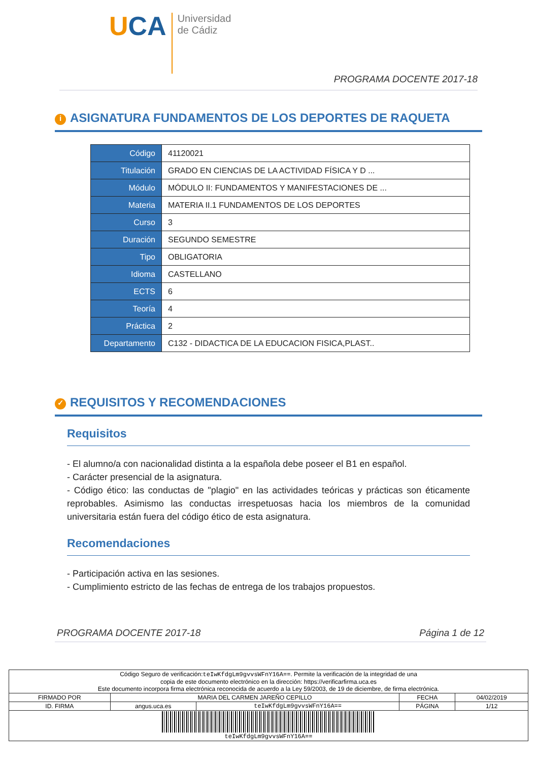UCA
Universidad
de Cádiz
PROGRAMA DOCENTE 2017-18
i ASIGNATURA FUNDAMENTOS DE LOS DEPORTES DE RAQUETA
| Código | 41120021 |
| Titulación | GRADO EN CIENCIAS DE LA ACTIVIDAD FÍSICA Y D ... |
| Módulo | MÓDULO II: FUNDAMENTOS Y MANIFESTACIONES DE ... |
| Materia | MATERIA II.1 FUNDAMENTOS DE LOS DEPORTES |
| Curso | 3 |
| Duración | SEGUNDO SEMESTRE |
| Tipo | OBLIGATORIA |
| Idioma | CASTELLANO |
| ECTS | 6 |
| Teoría | 4 |
| Práctica | 2 |
| Departamento | C132 - DIDACTICA DE LA EDUCACION FISICA,PLAST.. |
✓ REQUISITOS Y RECOMENDACIONES
Requisitos
- El alumno/a con nacionalidad distinta a la española debe poseer el B1 en español.
- Carácter presencial de la asignatura.
- Código ético: las conductas de "plagio" en las actividades teóricas y prácticas son éticamente reprobables. Asimismo las conductas irrespetuosas hacia los miembros de la comunidad universitaria están fuera del código ético de esta asignatura.
Recomendaciones
- Participación activa en las sesiones.
- Cumplimiento estricto de las fechas de entrega de los trabajos propuestos.
PROGRAMA DOCENTE 2017-18 Página 1 de 12
| Código Seguro de verificación: teIwKfdgLm9gvvsWFnY16A== . Permite la verificación de la integridad de una copia de este documento electrónico en la dirección: https://verificarfirma.uca.es Este documento incorpora firma electrónica reconocida de acuerdo a la Ley 59/2003, de 19 de diciembre, de firma electrónica. | | | | |
| FIRMADO POR | MARIA DEL CARMEN JAREÑO CEPILLO | | FECHA | 04/02/2019 |
| ID. FIRMA | angus.uca.es | teIwKfdgLm9gvvsWFnY16A== | PÁGINA | 1/12 |
| teIwKfdgLm9gvvsWFnY16A== | | | | |